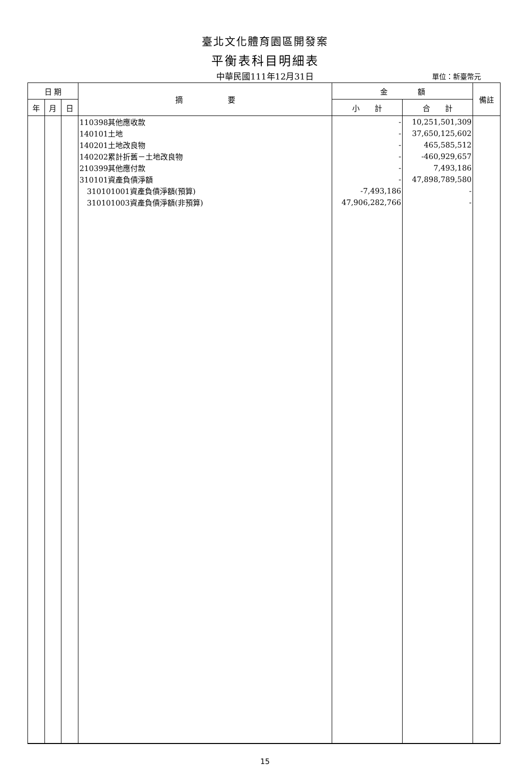臺北文化體育園區開發案
平衡表科目明細表
中華民國111年12月31日
單位：新臺幣元
| 日 期 | | | 摘 要 | 金 額 | | 備註 |
| --- | --- | --- | --- | --- | --- | --- |
| 年 | 月 | 日 | | 小 計 | 合 計 | |
| | | | 110398其他應收款 | - | 10,251,501,309 | |
| | | | 140101土地 | - | 37,650,125,602 | |
| | | | 140201土地改良物 | - | 465,585,512 | |
| | | | 140202累計折舊－土地改良物 | - | -460,929,657 | |
| | | | 210399其他應付款 | - | 7,493,186 | |
| | | | 310101資產負債淨額 | - | 47,898,789,580 | |
| | | | 310101001資產負債淨額(預算) | -7,493,186 | - | |
| | | | 310101003資產負債淨額(非預算) | 47,906,282,766 | - | |
15